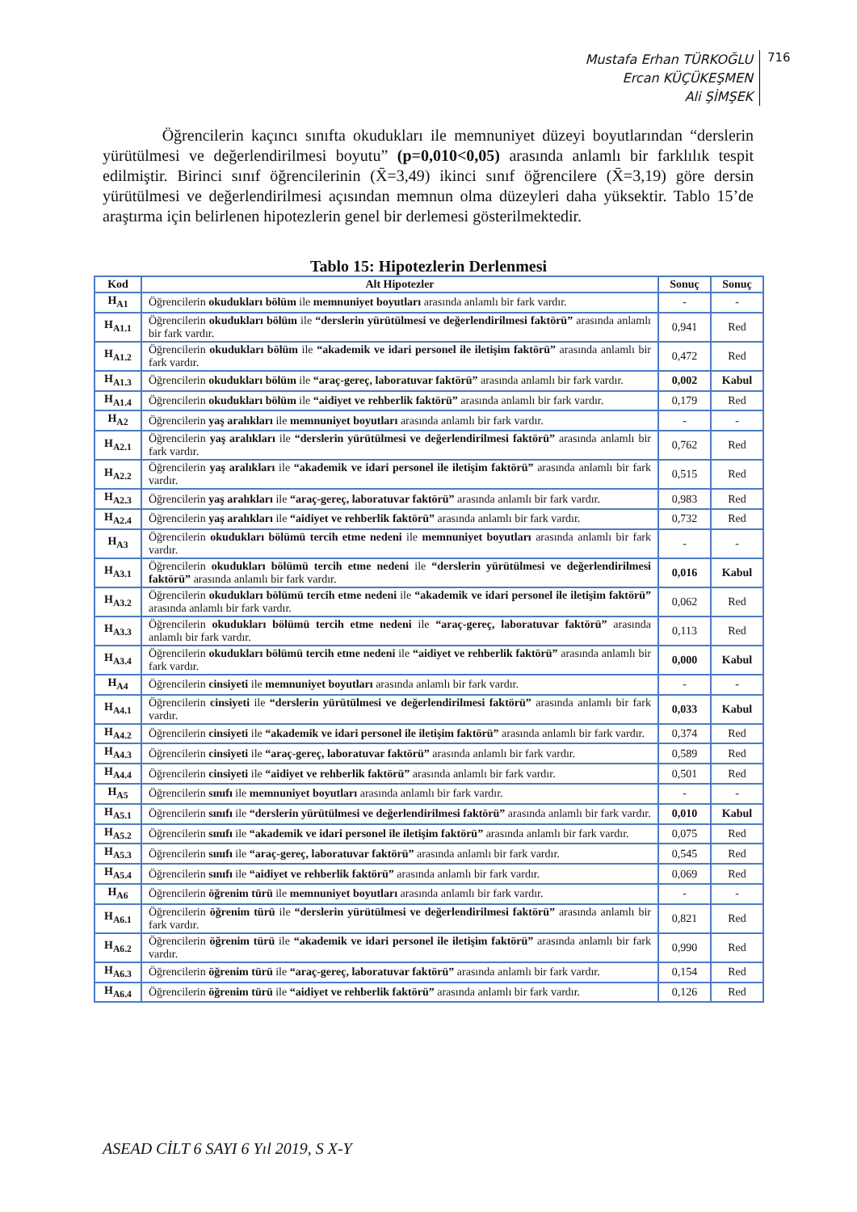Mustafa Erhan TÜRKOĞLU
Ercan KÜÇÜKEŞMEN
Ali ŞİMŞEK
716
Öğrencilerin kaçıncı sınıfta okudukları ile memnuniyet düzeyi boyutlarından “derslerin yürütülmesi ve değerlendirilmesi boyutu” (p=0,010<0,05) arasında anlamlı bir farklılık tespit edilmiştir. Birinci sınıf öğrencilerinin (X̄=3,49) ikinci sınıf öğrencilere (X̄=3,19) göre dersin yürütülmesi ve değerlendirilmesi açısından memnun olma düzeyleri daha yüksektir. Tablo 15’de araştırma için belirlenen hipotezlerin genel bir derlemesi gösterilmektedir.
Tablo 15: Hipotezlerin Derlenmesi
| Kod | Alt Hipotezler | Sonuç | Sonuç |
| --- | --- | --- | --- |
| H<sub>A1</sub> | Öğrencilerin okudukları bölüm ile memnuniyet boyutları arasında anlamlı bir fark vardır. | - | - |
| H<sub>A1.1</sub> | Öğrencilerin okudukları bölüm ile “derslerin yürütülmesi ve değerlendirilmesi faktörü” arasında anlamlı bir fark vardır. | 0,941 | Red |
| H<sub>A1.2</sub> | Öğrencilerin okudukları bölüm ile “akademik ve idari personel ile iletişim faktörü” arasında anlamlı bir fark vardır. | 0,472 | Red |
| H<sub>A1.3</sub> | Öğrencilerin okudukları bölüm ile “araç-gereç, laboratuvar faktörü” arasında anlamlı bir fark vardır. | 0,002 | Kabul |
| H<sub>A1.4</sub> | Öğrencilerin okudukları bölüm ile “aidiyet ve rehberlik faktörü” arasında anlamlı bir fark vardır. | 0,179 | Red |
| H<sub>A2</sub> | Öğrencilerin yaş aralıkları ile memnuniyet boyutları arasında anlamlı bir fark vardır. | - | - |
| H<sub>A2.1</sub> | Öğrencilerin yaş aralıkları ile “derslerin yürütülmesi ve değerlendirilmesi faktörü” arasında anlamlı bir fark vardır. | 0,762 | Red |
| H<sub>A2.2</sub> | Öğrencilerin yaş aralıkları ile “akademik ve idari personel ile iletişim faktörü” arasında anlamlı bir fark vardır. | 0,515 | Red |
| H<sub>A2.3</sub> | Öğrencilerin yaş aralıkları ile “araç-gereç, laboratuvar faktörü” arasında anlamlı bir fark vardır. | 0,983 | Red |
| H<sub>A2.4</sub> | Öğrencilerin yaş aralıkları ile “aidiyet ve rehberlik faktörü” arasında anlamlı bir fark vardır. | 0,732 | Red |
| H<sub>A3</sub> | Öğrencilerin okudukları bölümü tercih etme nedeni ile memnuniyet boyutları arasında anlamlı bir fark vardır. | - | - |
| H<sub>A3.1</sub> | Öğrencilerin okudukları bölümü tercih etme nedeni ile “derslerin yürütülmesi ve değerlendirilmesi faktörü” arasında anlamlı bir fark vardır. | 0,016 | Kabul |
| H<sub>A3.2</sub> | Öğrencilerin okudukları bölümü tercih etme nedeni ile “akademik ve idari personel ile iletişim faktörü” arasında anlamlı bir fark vardır. | 0,062 | Red |
| H<sub>A3.3</sub> | Öğrencilerin okudukları bölümü tercih etme nedeni ile “araç-gereç, laboratuvar faktörü” arasında anlamlı bir fark vardır. | 0,113 | Red |
| H<sub>A3.4</sub> | Öğrencilerin okudukları bölümü tercih etme nedeni ile “aidiyet ve rehberlik faktörü” arasında anlamlı bir fark vardır. | 0,000 | Kabul |
| H<sub>A4</sub> | Öğrencilerin cinsiyeti ile memnuniyet boyutları arasında anlamlı bir fark vardır. | - | - |
| H<sub>A4.1</sub> | Öğrencilerin cinsiyeti ile “derslerin yürütülmesi ve değerlendirilmesi faktörü” arasında anlamlı bir fark vardır. | 0,033 | Kabul |
| H<sub>A4.2</sub> | Öğrencilerin cinsiyeti ile “akademik ve idari personel ile iletişim faktörü” arasında anlamlı bir fark vardır. | 0,374 | Red |
| H<sub>A4.3</sub> | Öğrencilerin cinsiyeti ile “araç-gereç, laboratuvar faktörü” arasında anlamlı bir fark vardır. | 0,589 | Red |
| H<sub>A4.4</sub> | Öğrencilerin cinsiyeti ile “aidiyet ve rehberlik faktörü” arasında anlamlı bir fark vardır. | 0,501 | Red |
| H<sub>A5</sub> | Öğrencilerin sınıfı ile memnuniyet boyutları arasında anlamlı bir fark vardır. | - | - |
| H<sub>A5.1</sub> | Öğrencilerin sınıfı ile “derslerin yürütülmesi ve değerlendirilmesi faktörü” arasında anlamlı bir fark vardır. | 0,010 | Kabul |
| H<sub>A5.2</sub> | Öğrencilerin sınıfı ile “akademik ve idari personel ile iletişim faktörü” arasında anlamlı bir fark vardır. | 0,075 | Red |
| H<sub>A5.3</sub> | Öğrencilerin sınıfı ile “araç-gereç, laboratuvar faktörü” arasında anlamlı bir fark vardır. | 0,545 | Red |
| H<sub>A5.4</sub> | Öğrencilerin sınıfı ile “aidiyet ve rehberlik faktörü” arasında anlamlı bir fark vardır. | 0,069 | Red |
| H<sub>A6</sub> | Öğrencilerin öğrenim türü ile memnuniyet boyutları arasında anlamlı bir fark vardır. | - | - |
| H<sub>A6.1</sub> | Öğrencilerin öğrenim türü ile “derslerin yürütülmesi ve değerlendirilmesi faktörü” arasında anlamlı bir fark vardır. | 0,821 | Red |
| H<sub>A6.2</sub> | Öğrencilerin öğrenim türü ile “akademik ve idari personel ile iletişim faktörü” arasında anlamlı bir fark vardır. | 0,990 | Red |
| H<sub>A6.3</sub> | Öğrencilerin öğrenim türü ile “araç-gereç, laboratuvar faktörü” arasında anlamlı bir fark vardır. | 0,154 | Red |
| H<sub>A6.4</sub> | Öğrencilerin öğrenim türü ile “aidiyet ve rehberlik faktörü” arasında anlamlı bir fark vardır. | 0,126 | Red |
ASEAD CİLT 6 SAYI 6 Yıl 2019, S X-Y